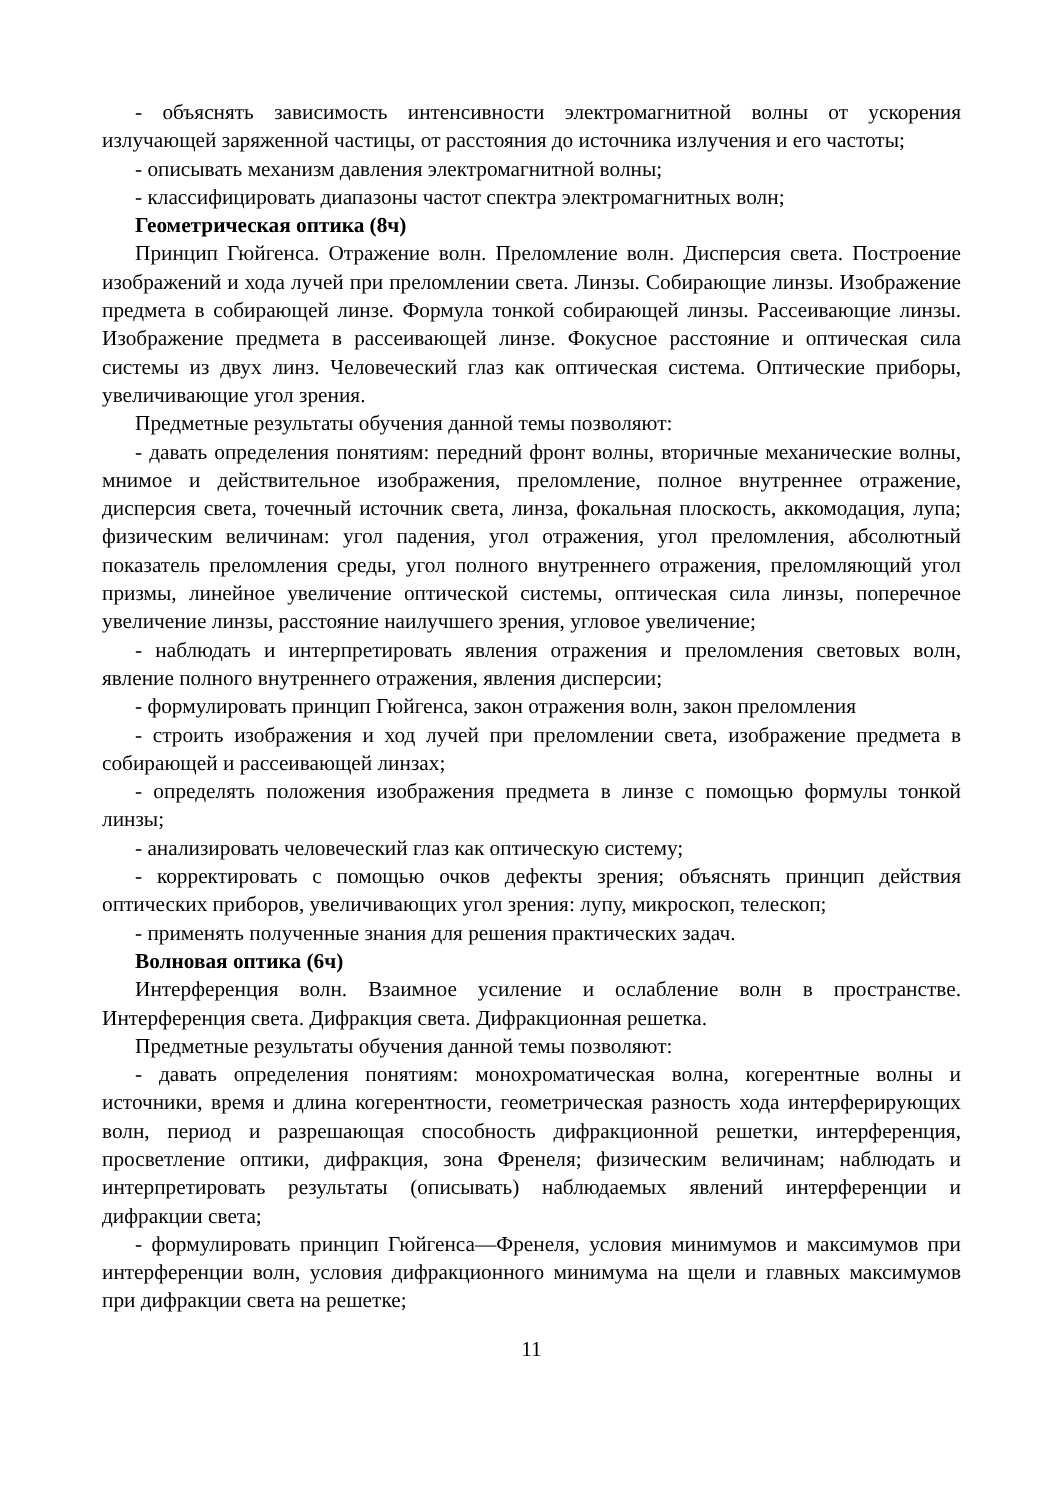- объяснять зависимость интенсивности электромагнитной волны от ускорения излучающей заряженной частицы, от расстояния до источника излучения и его частоты;
- описывать механизм давления электромагнитной волны;
- классифицировать диапазоны частот спектра электромагнитных волн;
Геометрическая оптика (8ч)
Принцип Гюйгенса. Отражение волн. Преломление волн. Дисперсия света. Построение изображений и хода лучей при преломлении света. Линзы. Собирающие линзы. Изображение предмета в собирающей линзе. Формула тонкой собирающей линзы. Рассеивающие линзы. Изображение предмета в рассеивающей линзе. Фокусное расстояние и оптическая сила системы из двух линз. Человеческий глаз как оптическая система. Оптические приборы, увеличивающие угол зрения.
Предметные результаты обучения данной темы позволяют:
- давать определения понятиям: передний фронт волны, вторичные механические волны, мнимое и действительное изображения, преломление, полное внутреннее отражение, дисперсия света, точечный источник света, линза, фокальная плоскость, аккомодация, лупа; физическим величинам: угол падения, угол отражения, угол преломления, абсолютный показатель преломления среды, угол полного внутреннего отражения, преломляющий угол призмы, линейное увеличение оптической системы, оптическая сила линзы, поперечное увеличение линзы, расстояние наилучшего зрения, угловое увеличение;
- наблюдать и интерпретировать явления отражения и преломления световых волн, явление полного внутреннего отражения, явления дисперсии;
- формулировать принцип Гюйгенса, закон отражения волн, закон преломления
- строить изображения и ход лучей при преломлении света, изображение предмета в собирающей и рассеивающей линзах;
- определять положения изображения предмета в линзе с помощью формулы тонкой линзы;
- анализировать человеческий глаз как оптическую систему;
- корректировать с помощью очков дефекты зрения; объяснять принцип действия оптических приборов, увеличивающих угол зрения: лупу, микроскоп, телескоп;
- применять полученные знания для решения практических задач.
Волновая оптика (6ч)
Интерференция волн. Взаимное усиление и ослабление волн в пространстве. Интерференция света. Дифракция света. Дифракционная решетка.
Предметные результаты обучения данной темы позволяют:
- давать определения понятиям: монохроматическая волна, когерентные волны и источники, время и длина когерентности, геометрическая разность хода интерферирующих волн, период и разрешающая способность дифракционной решетки, интерференция, просветление оптики, дифракция, зона Френеля; физическим величинам; наблюдать и интерпретировать результаты (описывать) наблюдаемых явлений интерференции и дифракции света;
- формулировать принцип Гюйгенса—Френеля, условия минимумов и максимумов при интерференции волн, условия дифракционного минимума на щели и главных максимумов при дифракции света на решетке;
11